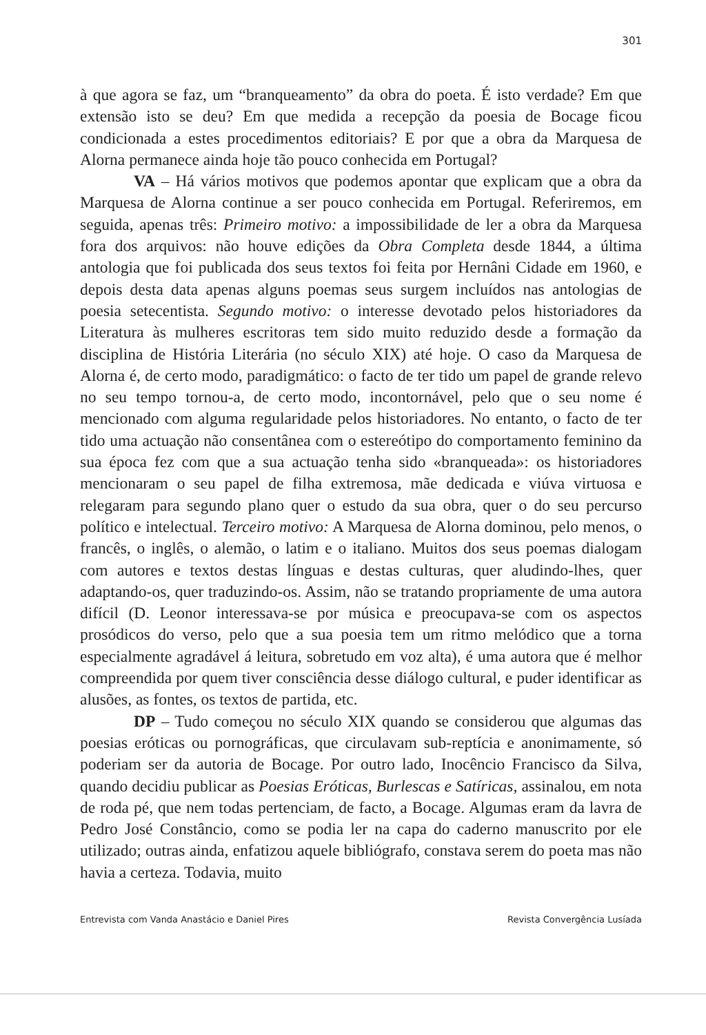301
à que agora se faz, um “branqueamento” da obra do poeta. É isto verdade? Em que extensão isto se deu? Em que medida a recepção da poesia de Bocage ficou condicionada a estes procedimentos editoriais? E por que a obra da Marquesa de Alorna permanece ainda hoje tão pouco conhecida em Portugal?
VA – Há vários motivos que podemos apontar que explicam que a obra da Marquesa de Alorna continue a ser pouco conhecida em Portugal. Referiremos, em seguida, apenas três: Primeiro motivo: a impossibilidade de ler a obra da Marquesa fora dos arquivos: não houve edições da Obra Completa desde 1844, a última antologia que foi publicada dos seus textos foi feita por Hernâni Cidade em 1960, e depois desta data apenas alguns poemas seus surgem incluídos nas antologias de poesia setecentista. Segundo motivo: o interesse devotado pelos historiadores da Literatura às mulheres escritoras tem sido muito reduzido desde a formação da disciplina de História Literária (no século XIX) até hoje. O caso da Marquesa de Alorna é, de certo modo, paradigmático: o facto de ter tido um papel de grande relevo no seu tempo tornou-a, de certo modo, incontornável, pelo que o seu nome é mencionado com alguma regularidade pelos historiadores. No entanto, o facto de ter tido uma actuação não consentânea com o estereótipo do comportamento feminino da sua época fez com que a sua actuação tenha sido «branqueada»: os historiadores mencionaram o seu papel de filha extremosa, mãe dedicada e viúva virtuosa e relegaram para segundo plano quer o estudo da sua obra, quer o do seu percurso político e intelectual. Terceiro motivo: A Marquesa de Alorna dominou, pelo menos, o francês, o inglês, o alemão, o latim e o italiano. Muitos dos seus poemas dialogam com autores e textos destas línguas e destas culturas, quer aludindo-lhes, quer adaptando-os, quer traduzindo-os. Assim, não se tratando propriamente de uma autora difícil (D. Leonor interessava-se por música e preocupava-se com os aspectos prosódicos do verso, pelo que a sua poesia tem um ritmo melódico que a torna especialmente agradável á leitura, sobretudo em voz alta), é uma autora que é melhor compreendida por quem tiver consciência desse diálogo cultural, e puder identificar as alusões, as fontes, os textos de partida, etc.
DP – Tudo começou no século XIX quando se considerou que algumas das poesias eróticas ou pornográficas, que circulavam sub-reptícia e anonimamente, só poderiam ser da autoria de Bocage. Por outro lado, Inocêncio Francisco da Silva, quando decidiu publicar as Poesias Eróticas, Burlescas e Satíricas, assinalou, em nota de roda pé, que nem todas pertenciam, de facto, a Bocage. Algumas eram da lavra de Pedro José Constâncio, como se podia ler na capa do caderno manuscrito por ele utilizado; outras ainda, enfatizou aquele bibliógrafo, constava serem do poeta mas não havia a certeza. Todavia, muito
Entrevista com Vanda Anastácio e Daniel Pires Revista Convergência Lusíada